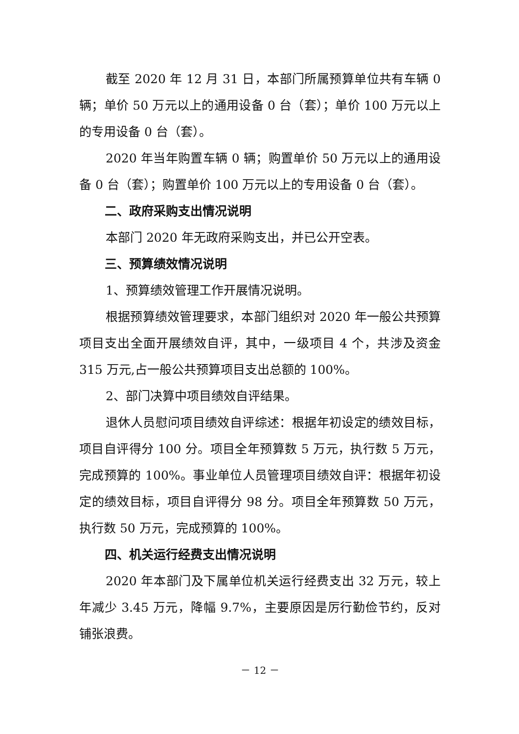截至 2020 年 12 月 31 日，本部门所属预算单位共有车辆 0 辆；单价 50 万元以上的通用设备 0 台（套）；单价 100 万元以上的专用设备 0 台（套）。
2020 年当年购置车辆 0 辆；购置单价 50 万元以上的通用设备 0 台（套）；购置单价 100 万元以上的专用设备 0 台（套）。
二、政府采购支出情况说明
本部门 2020 年无政府采购支出，并已公开空表。
三、预算绩效情况说明
1、预算绩效管理工作开展情况说明。
根据预算绩效管理要求，本部门组织对 2020 年一般公共预算项目支出全面开展绩效自评，其中，一级项目 4 个，共涉及资金 315 万元,占一般公共预算项目支出总额的 100%。
2、部门决算中项目绩效自评结果。
退休人员慰问项目绩效自评综述：根据年初设定的绩效目标，项目自评得分 100 分。项目全年预算数 5 万元，执行数 5 万元，完成预算的 100%。事业单位人员管理项目绩效自评：根据年初设定的绩效目标，项目自评得分 98 分。项目全年预算数 50 万元，执行数 50 万元，完成预算的 100%。
四、机关运行经费支出情况说明
2020 年本部门及下属单位机关运行经费支出 32 万元，较上年减少 3.45 万元，降幅 9.7%，主要原因是厉行勤俭节约，反对铺张浪费。
－ 12 －